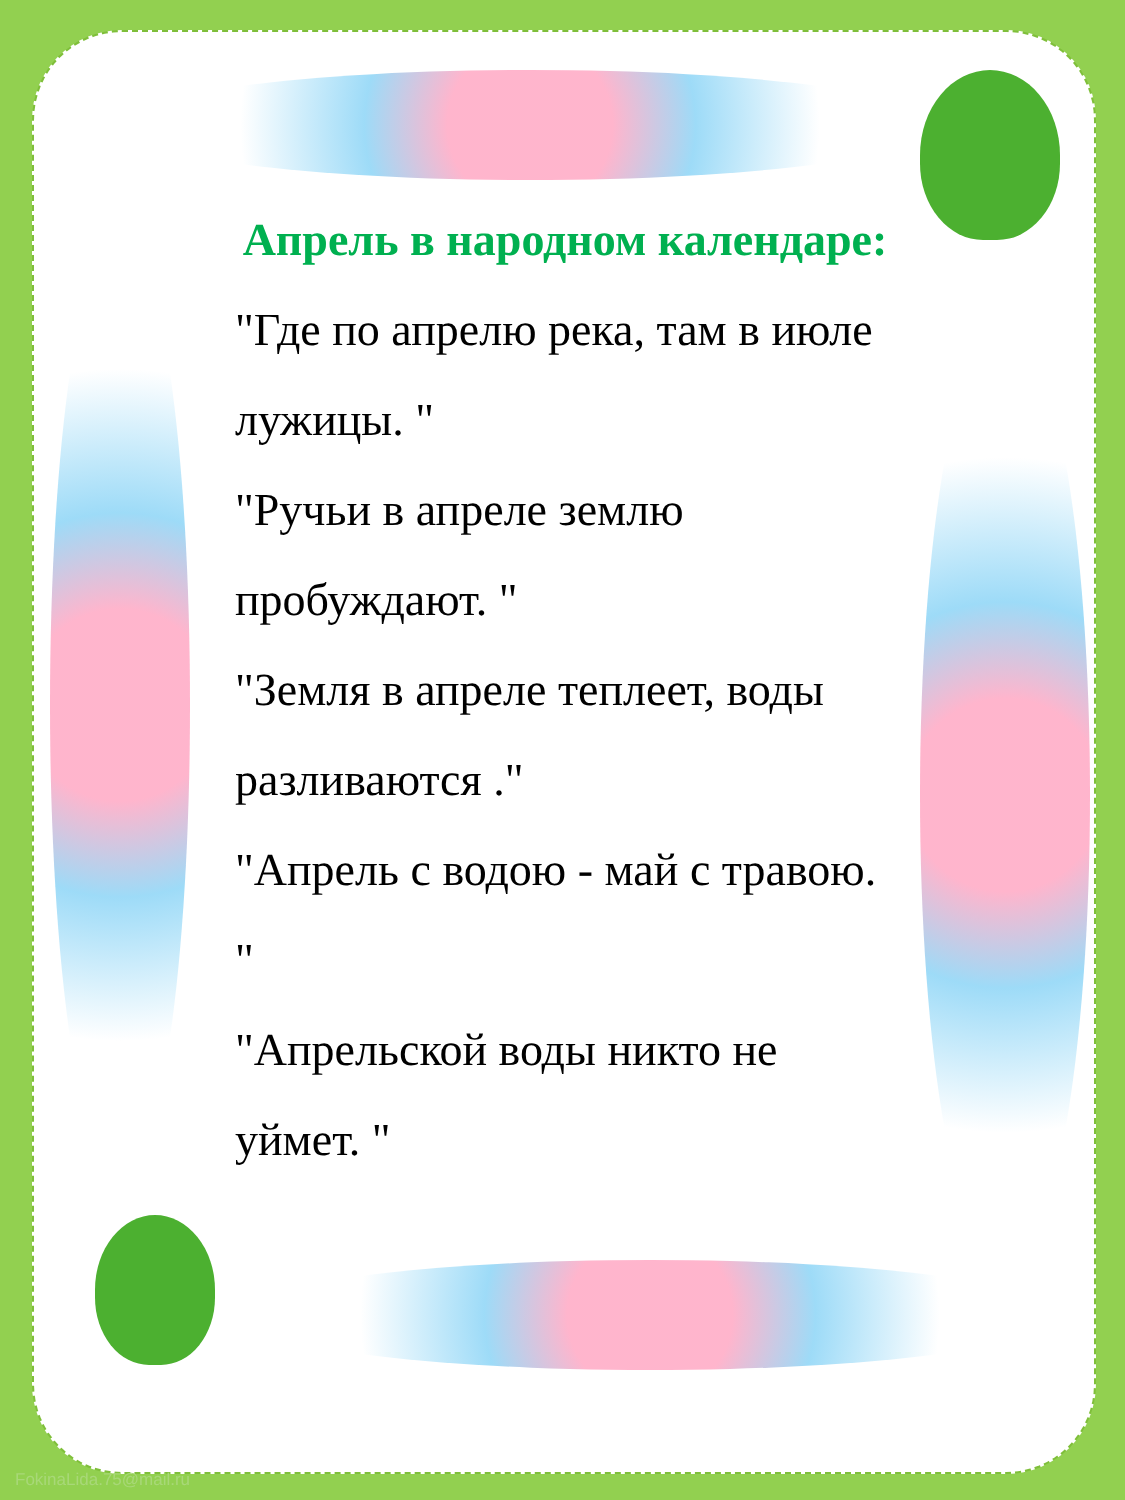Апрель в народном календаре:
"Где по апрелю река, там в июле лужицы. "
"Ручьи в апреле землю пробуждают. "
"Земля в апреле теплеет, воды разливаются ."
"Апрель с водою - май с травою. "
"Апрельской воды никто не уймет. "
FokinaLida.75@mail.ru